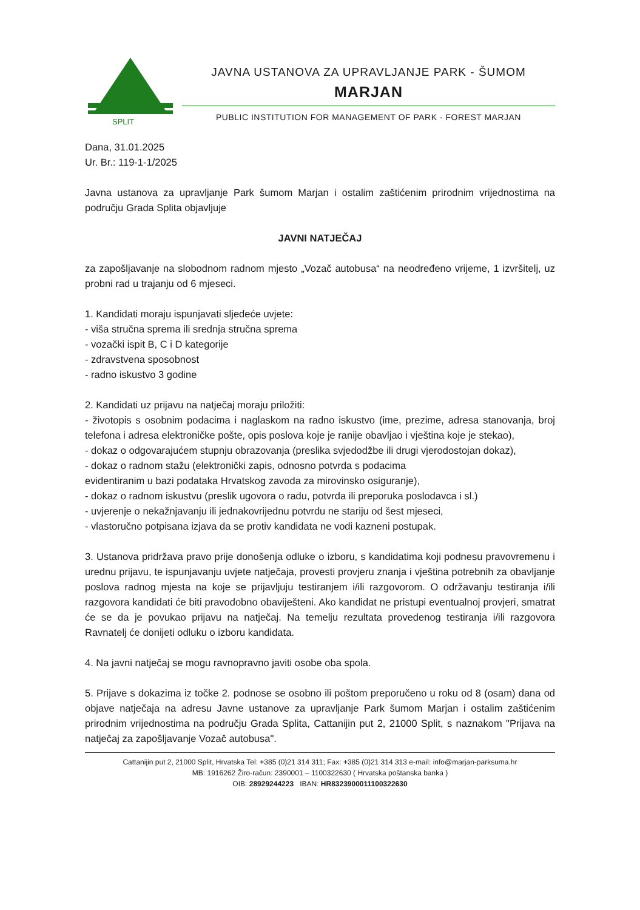SPLIT
JAVNA USTANOVA ZA UPRAVLJANJE PARK - ŠUMOM
MARJAN
PUBLIC INSTITUTION FOR MANAGEMENT OF PARK - FOREST MARJAN
Dana, 31.01.2025
Ur. Br.: 119-1-1/2025
Javna ustanova za upravljanje Park šumom Marjan i ostalim zaštićenim prirodnim vrijednostima na području Grada Splita objavljuje
JAVNI NATJEČAJ
za zapošljavanje na slobodnom radnom mjesto „Vozač autobusa“ na neodređeno vrijeme, 1 izvršitelj, uz probni rad u trajanju od 6 mjeseci.
1. Kandidati moraju ispunjavati sljedeće uvjete:
- viša stručna sprema ili srednja stručna sprema
- vozački ispit B, C i D kategorije
- zdravstvena sposobnost
- radno iskustvo 3 godine
2. Kandidati uz prijavu na natječaj moraju priložiti:
- životopis s osobnim podacima i naglaskom na radno iskustvo (ime, prezime, adresa stanovanja, broj telefona i adresa elektroničke pošte, opis poslova koje je ranije obavljao i vještina koje je stekao),
- dokaz o odgovarajućem stupnju obrazovanja (preslika svjedodžbe ili drugi vjerodostojan dokaz),
- dokaz o radnom stažu (elektronički zapis, odnosno potvrda s podacima
evidentiranim u bazi podataka Hrvatskog zavoda za mirovinsko osiguranje),
- dokaz o radnom iskustvu (preslik ugovora o radu, potvrda ili preporuka poslodavca i sl.)
- uvjerenje o nekažnjavanju ili jednakovrijednu potvrdu ne stariju od šest mjeseci,
- vlastoručno potpisana izjava da se protiv kandidata ne vodi kazneni postupak.
3. Ustanova pridržava pravo prije donošenja odluke o izboru, s kandidatima koji podnesu pravovremenu i urednu prijavu, te ispunjavanju uvjete natječaja, provesti provjeru znanja i vještina potrebnih za obavljanje poslova radnog mjesta na koje se prijavljuju testiranjem i/ili razgovorom. O održavanju testiranja i/ili razgovora kandidati će biti pravodobno obaviješteni. Ako kandidat ne pristupi eventualnoj provjeri, smatrat će se da je povukao prijavu na natječaj. Na temelju rezultata provedenog testiranja i/ili razgovora Ravnatelj će donijeti odluku o izboru kandidata.
4. Na javni natječaj se mogu ravnopravno javiti osobe oba spola.
5. Prijave s dokazima iz točke 2. podnose se osobno ili poštom preporučeno u roku od 8 (osam) dana od objave natječaja na adresu Javne ustanove za upravljanje Park šumom Marjan i ostalim zaštićenim prirodnim vrijednostima na području Grada Splita, Cattanijin put 2, 21000 Split, s naznakom "Prijava na natječaj za zapošljavanje Vozač autobusa".
Cattanijin put 2, 21000 Split, Hrvatska Tel: +385 (0)21 314 311; Fax: +385 (0)21 314 313 e-mail: info@marjan-parksuma.hr
MB: 1916262 Žiro-račun: 2390001 – 1100322630 ( Hrvatska poštanska banka )
OIB: 28929244223 IBAN: HR8323900011100322630